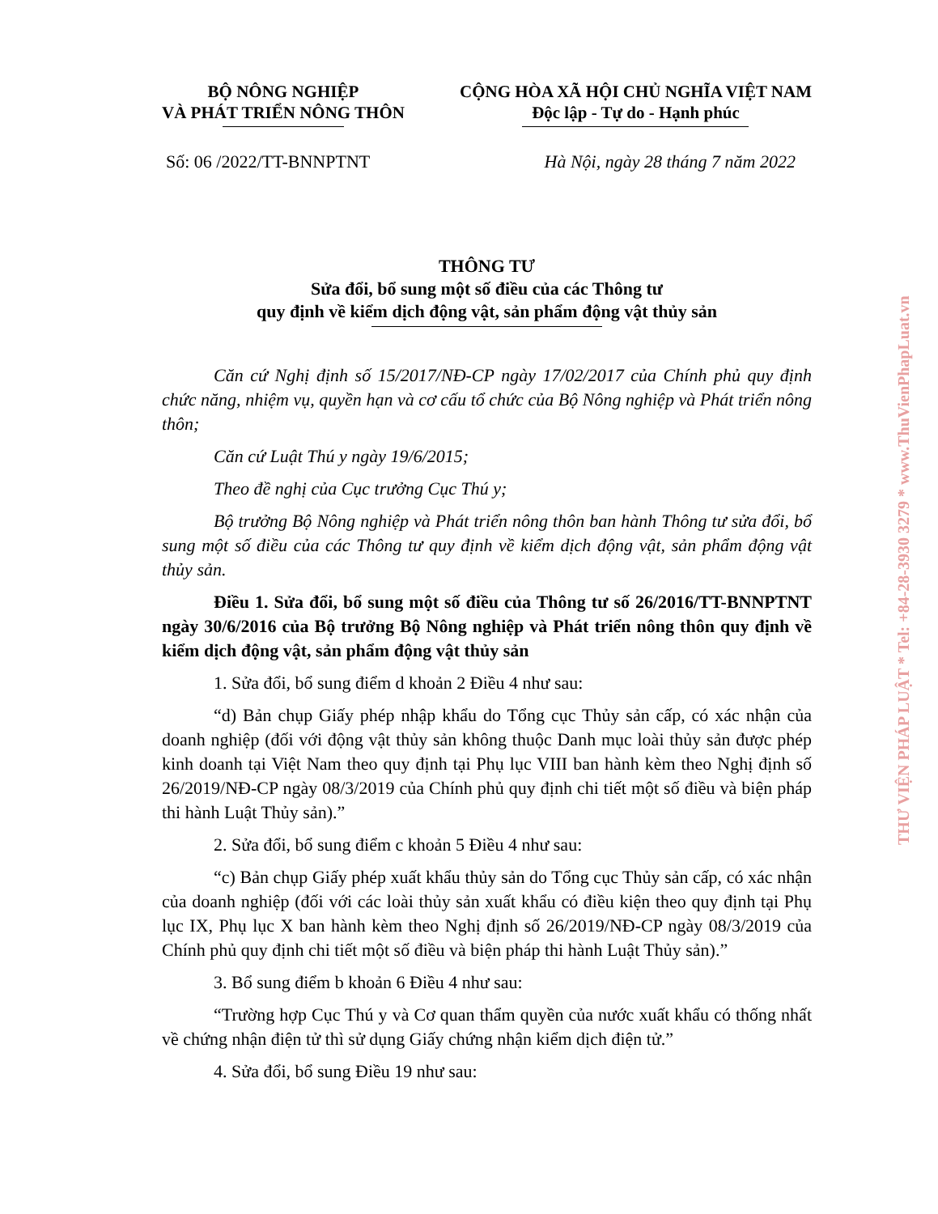BỘ NÔNG NGHIỆP
VÀ PHÁT TRIỂN NÔNG THÔN
CỘNG HÒA XÃ HỘI CHỦ NGHĨA VIỆT NAM
Độc lập - Tự do - Hạnh phúc
Số: 06 /2022/TT-BNNPTNT Hà Nội, ngày 28 tháng 7 năm 2022
THÔNG TƯ
Sửa đổi, bổ sung một số điều của các Thông tư
quy định về kiểm dịch động vật, sản phẩm động vật thủy sản
Căn cứ Nghị định số 15/2017/NĐ-CP ngày 17/02/2017 của Chính phủ quy định chức năng, nhiệm vụ, quyền hạn và cơ cấu tổ chức của Bộ Nông nghiệp và Phát triển nông thôn;
Căn cứ Luật Thú y ngày 19/6/2015;
Theo đề nghị của Cục trưởng Cục Thú y;
Bộ trưởng Bộ Nông nghiệp và Phát triển nông thôn ban hành Thông tư sửa đổi, bổ sung một số điều của các Thông tư quy định về kiểm dịch động vật, sản phẩm động vật thủy sản.
Điều 1. Sửa đổi, bổ sung một số điều của Thông tư số 26/2016/TT-BNNPTNT ngày 30/6/2016 của Bộ trưởng Bộ Nông nghiệp và Phát triển nông thôn quy định về kiểm dịch động vật, sản phẩm động vật thủy sản
1. Sửa đổi, bổ sung điểm d khoản 2 Điều 4 như sau:
“d) Bản chụp Giấy phép nhập khẩu do Tổng cục Thủy sản cấp, có xác nhận của doanh nghiệp (đối với động vật thủy sản không thuộc Danh mục loài thủy sản được phép kinh doanh tại Việt Nam theo quy định tại Phụ lục VIII ban hành kèm theo Nghị định số 26/2019/NĐ-CP ngày 08/3/2019 của Chính phủ quy định chi tiết một số điều và biện pháp thi hành Luật Thủy sản).”
2. Sửa đổi, bổ sung điểm c khoản 5 Điều 4 như sau:
“c) Bản chụp Giấy phép xuất khẩu thủy sản do Tổng cục Thủy sản cấp, có xác nhận của doanh nghiệp (đối với các loài thủy sản xuất khẩu có điều kiện theo quy định tại Phụ lục IX, Phụ lục X ban hành kèm theo Nghị định số 26/2019/NĐ-CP ngày 08/3/2019 của Chính phủ quy định chi tiết một số điều và biện pháp thi hành Luật Thủy sản).”
3. Bổ sung điểm b khoản 6 Điều 4 như sau:
“Trường hợp Cục Thú y và Cơ quan thẩm quyền của nước xuất khẩu có thống nhất về chứng nhận điện tử thì sử dụng Giấy chứng nhận kiểm dịch điện tử.”
4. Sửa đổi, bổ sung Điều 19 như sau:
THƯ VIỆN PHÁP LUẬT * Tel: +84-28-3930 3279 * www.ThuVienPhapLuat.vn